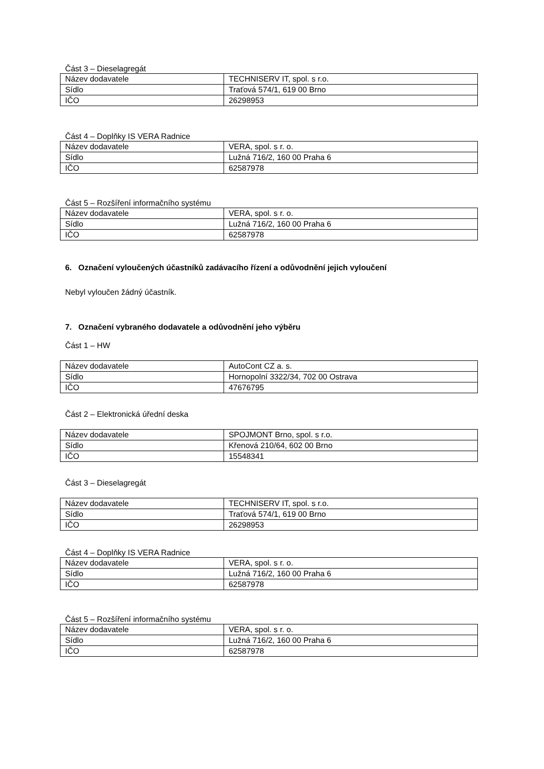Část 3 – Dieselagregát
| Název dodavatele | TECHNISERV IT, spol. s r.o. |
| Sídlo | Traťová 574/1, 619 00 Brno |
| IČO | 26298953 |
Část 4 – Doplňky IS VERA Radnice
| Název dodavatele | VERA, spol. s r. o. |
| Sídlo | Lužná 716/2, 160 00 Praha 6 |
| IČO | 62587978 |
Část 5 – Rozšíření informačního systému
| Název dodavatele | VERA, spol. s r. o. |
| Sídlo | Lužná 716/2, 160 00 Praha 6 |
| IČO | 62587978 |
6. Označení vyloučených účastníků zadávacího řízení a odůvodnění jejich vyloučení
Nebyl vyloučen žádný účastník.
7. Označení vybraného dodavatele a odůvodnění jeho výběru
Část 1 – HW
| Název dodavatele | AutoCont CZ a. s. |
| Sídlo | Hornopolní 3322/34, 702 00 Ostrava |
| IČO | 47676795 |
Část 2 – Elektronická úřední deska
| Název dodavatele | SPOJMONT Brno, spol. s r.o. |
| Sídlo | Křenová 210/64, 602 00 Brno |
| IČO | 15548341 |
Část 3 – Dieselagregát
| Název dodavatele | TECHNISERV IT, spol. s r.o. |
| Sídlo | Traťová 574/1, 619 00 Brno |
| IČO | 26298953 |
Část 4 – Doplňky IS VERA Radnice
| Název dodavatele | VERA, spol. s r. o. |
| Sídlo | Lužná 716/2, 160 00 Praha 6 |
| IČO | 62587978 |
Část 5 – Rozšíření informačního systému
| Název dodavatele | VERA, spol. s r. o. |
| Sídlo | Lužná 716/2, 160 00 Praha 6 |
| IČO | 62587978 |